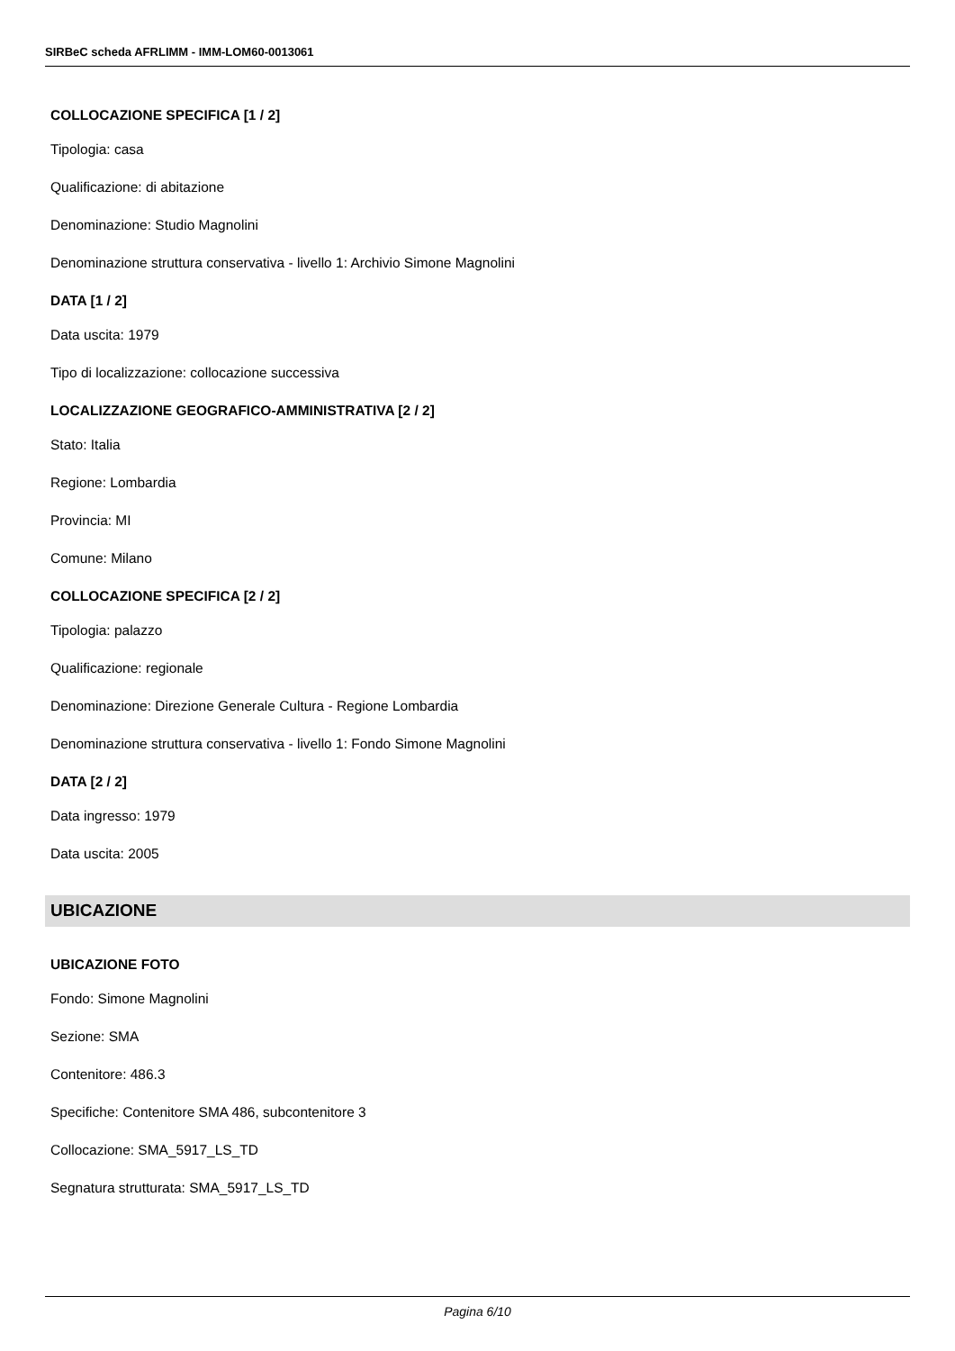SIRBeC scheda AFRLIMM - IMM-LOM60-0013061
COLLOCAZIONE SPECIFICA [1 / 2]
Tipologia: casa
Qualificazione: di abitazione
Denominazione: Studio Magnolini
Denominazione struttura conservativa - livello 1: Archivio Simone Magnolini
DATA [1 / 2]
Data uscita: 1979
Tipo di localizzazione: collocazione successiva
LOCALIZZAZIONE GEOGRAFICO-AMMINISTRATIVA [2 / 2]
Stato: Italia
Regione: Lombardia
Provincia: MI
Comune: Milano
COLLOCAZIONE SPECIFICA [2 / 2]
Tipologia: palazzo
Qualificazione: regionale
Denominazione: Direzione Generale Cultura - Regione Lombardia
Denominazione struttura conservativa - livello 1: Fondo Simone Magnolini
DATA [2 / 2]
Data ingresso: 1979
Data uscita: 2005
UBICAZIONE
UBICAZIONE FOTO
Fondo: Simone Magnolini
Sezione: SMA
Contenitore: 486.3
Specifiche: Contenitore SMA 486, subcontenitore 3
Collocazione: SMA_5917_LS_TD
Segnatura strutturata: SMA_5917_LS_TD
Pagina 6/10